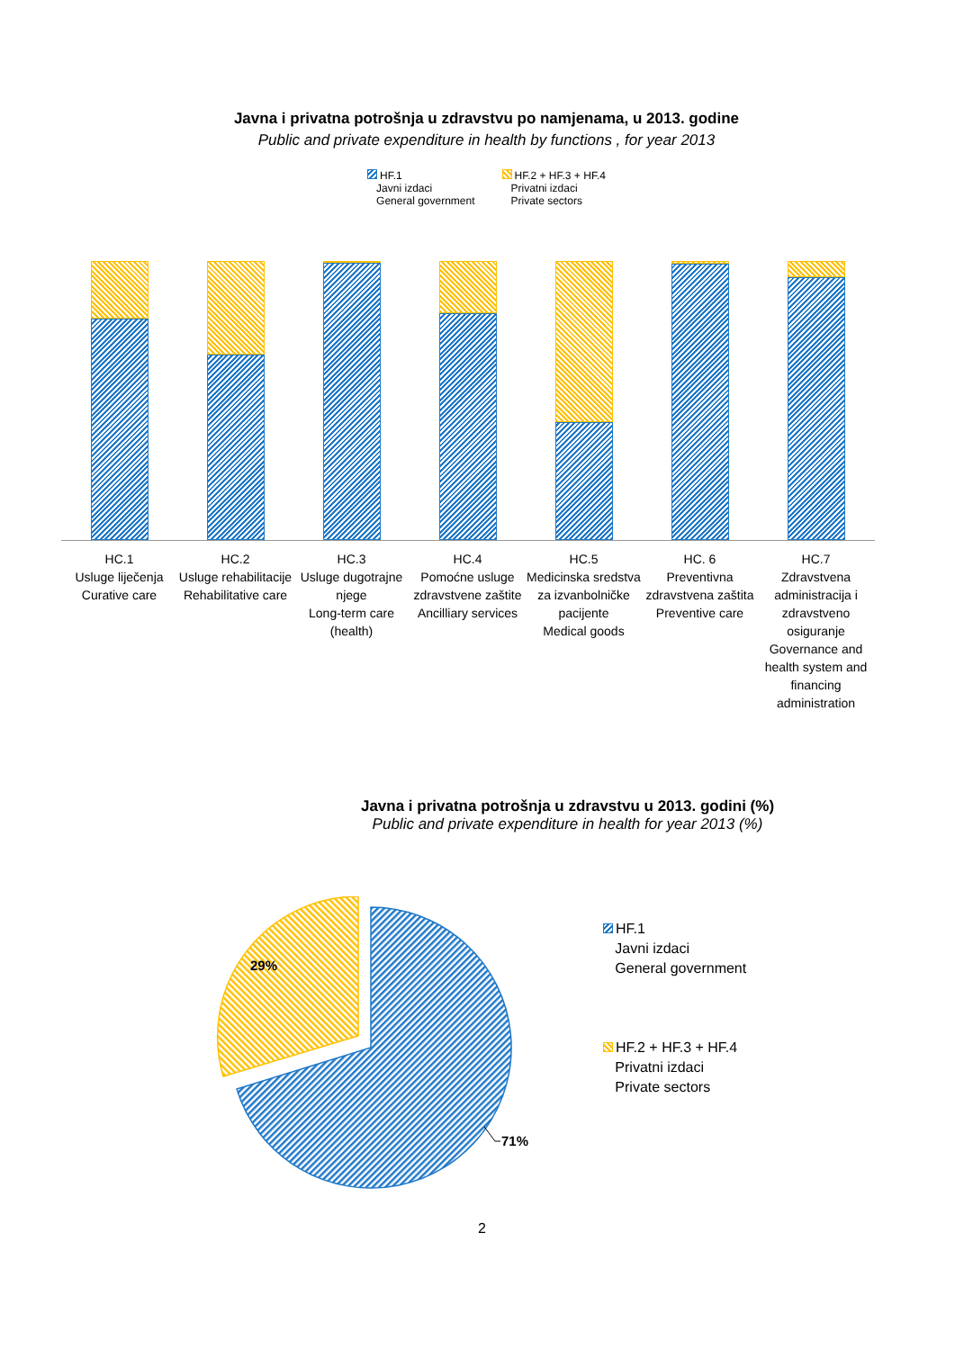Javna i privatna potrošnja u zdravstvu po namjenama, u 2013. godine
Public and private expenditure in health by functions , for year 2013
HF.1
Javni izdaci
General government
HF.2 + HF.3 + HF.4
Privatni izdaci
Private sectors
HC.1
Usluge liječenja
Curative care
HC.2
Usluge rehabilitacije
Rehabilitative care
HC.3
Usluge dugotrajne njege
Long-term care (health)
HC.4
Pomoćne usluge zdravstvene zaštite
Ancilliary services
HC.5
Medicinska sredstva za izvanbolničke pacijente
Medical goods
HC. 6
Preventivna zdravstvena zaštita
Preventive care
HC.7
Zdravstvena administracija i zdravstveno osiguranje
Governance and health system and financing administration
Javna i privatna potrošnja u zdravstvu u 2013. godini (%)
Public and private expenditure in health for year 2013 (%)
29%
71%
HF.1
Javni izdaci
General government
HF.2 + HF.3 + HF.4
Privatni izdaci
Private sectors
2